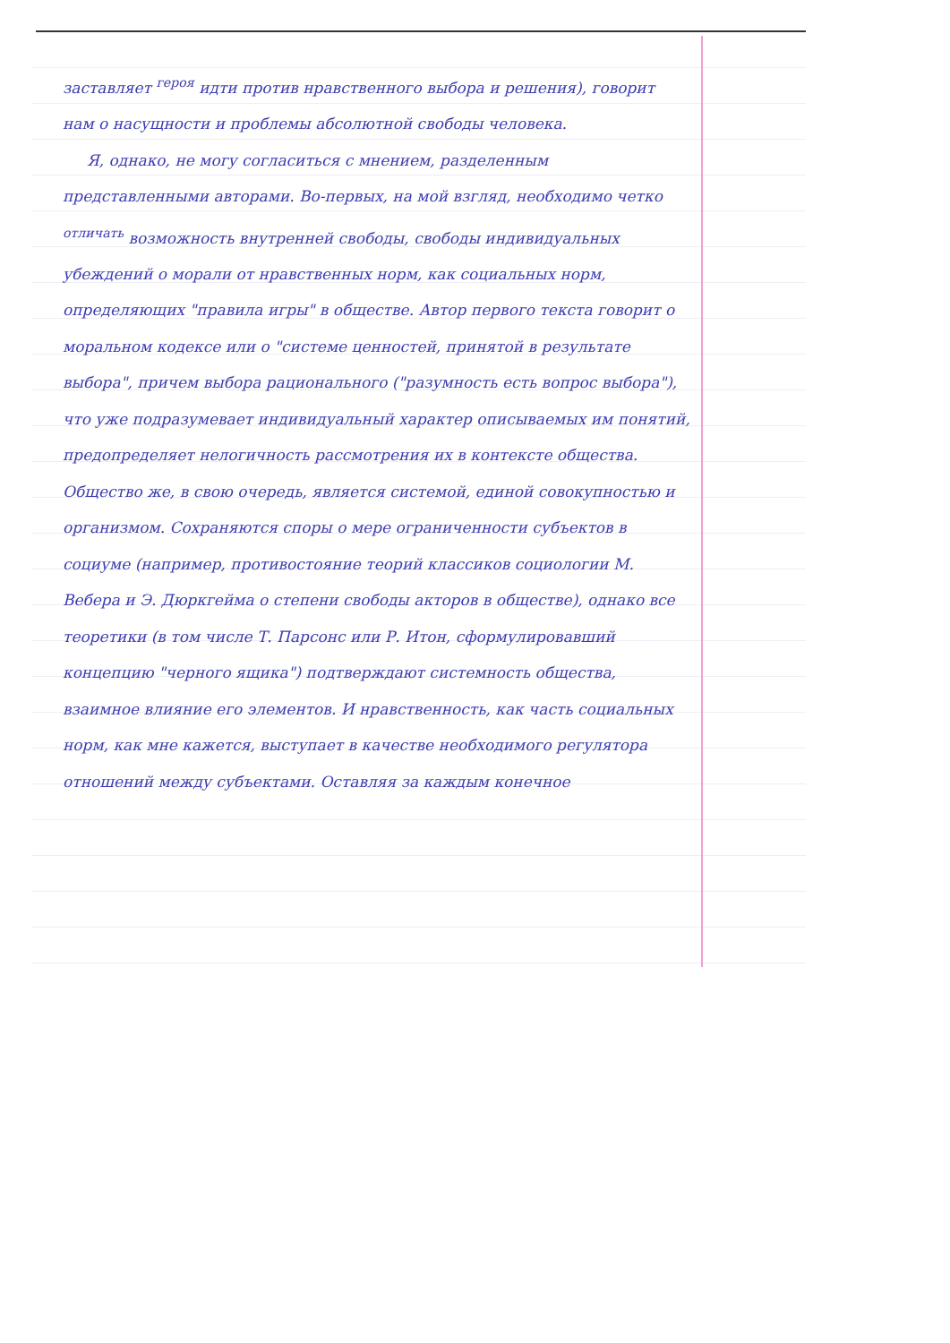заставляет <sup>героя</sup> идти против нравственного выбора и решения), говорит нам о насущности и проблемы абсолютной свободы человека.
Я, однако, не могу согласиться с мнением, разделенным представленными авторами. Во-первых, на мой взгляд, необходимо четко <sup>отличать</sup> возможность внутренней свободы, свободы индивидуальных убеждений о морали от нравственных норм, как социальных норм, определяющих "правила игры" в обществе. Автор первого текста говорит о моральном кодексе или о "системе ценностей, принятой в результате выбора", причем выбора рационального ("разумность есть вопрос выбора"), что уже подразумевает индивидуальный характер описываемых им понятий, предопределяет нелогичность рассмотрения их в контексте общества. Общество же, в свою очередь, является системой, единой совокупностью и организмом. Сохраняются споры о мере ограниченности субъектов в социуме (например, противостояние теорий классиков социологии М. Вебера и Э. Дюркгейма о степени свободы акторов в обществе), однако все теоретики (в том числе Т. Парсонс или Р. Итон, сформулировавший концепцию "черного ящика") подтверждают системность общества, взаимное влияние его элементов. И нравственность, как часть социальных норм, как мне кажется, выступает в качестве необходимого регулятора отношений между субъектами. Оставляя за каждым конечное